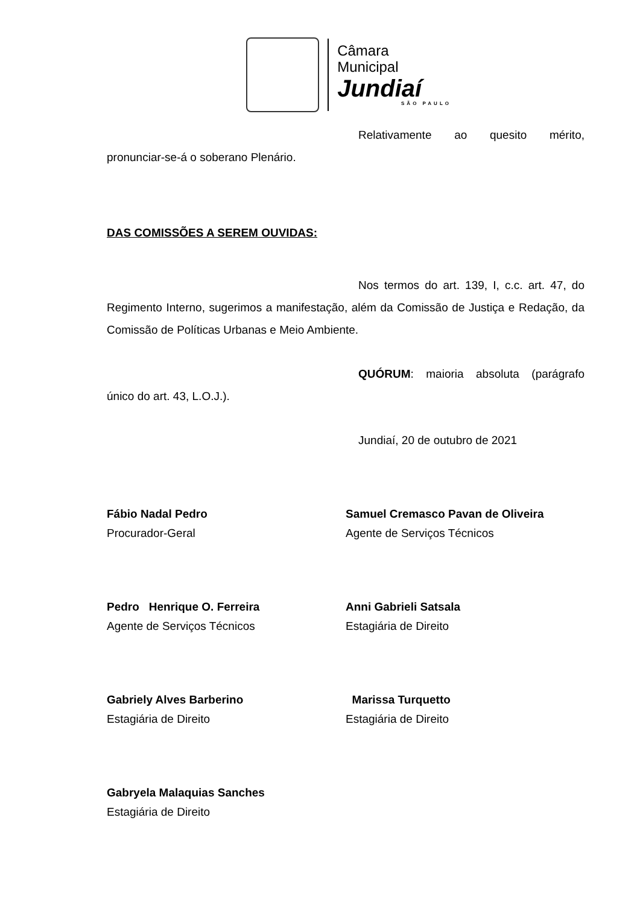Câmara Municipal
Jundiaí
SÃO PAULO
Relativamente ao quesito mérito,
pronunciar-se-á o soberano Plenário.
DAS COMISSÕES A SEREM OUVIDAS:
Nos termos do art. 139, I, c.c. art. 47, do Regimento Interno, sugerimos a manifestação, além da Comissão de Justiça e Redação, da Comissão de Políticas Urbanas e Meio Ambiente.
QUÓRUM: maioria absoluta (parágrafo
único do art. 43, L.O.J.).
Jundiaí, 20 de outubro de 2021
Fábio Nadal Pedro
Procurador-Geral
Samuel Cremasco Pavan de Oliveira
Agente de Serviços Técnicos
Pedro Henrique O. Ferreira
Agente de Serviços Técnicos
Anni Gabrieli Satsala
Estagiária de Direito
Gabriely Alves Barberino
Estagiária de Direito
Marissa Turquetto
Estagiária de Direito
Gabryela Malaquias Sanches
Estagiária de Direito